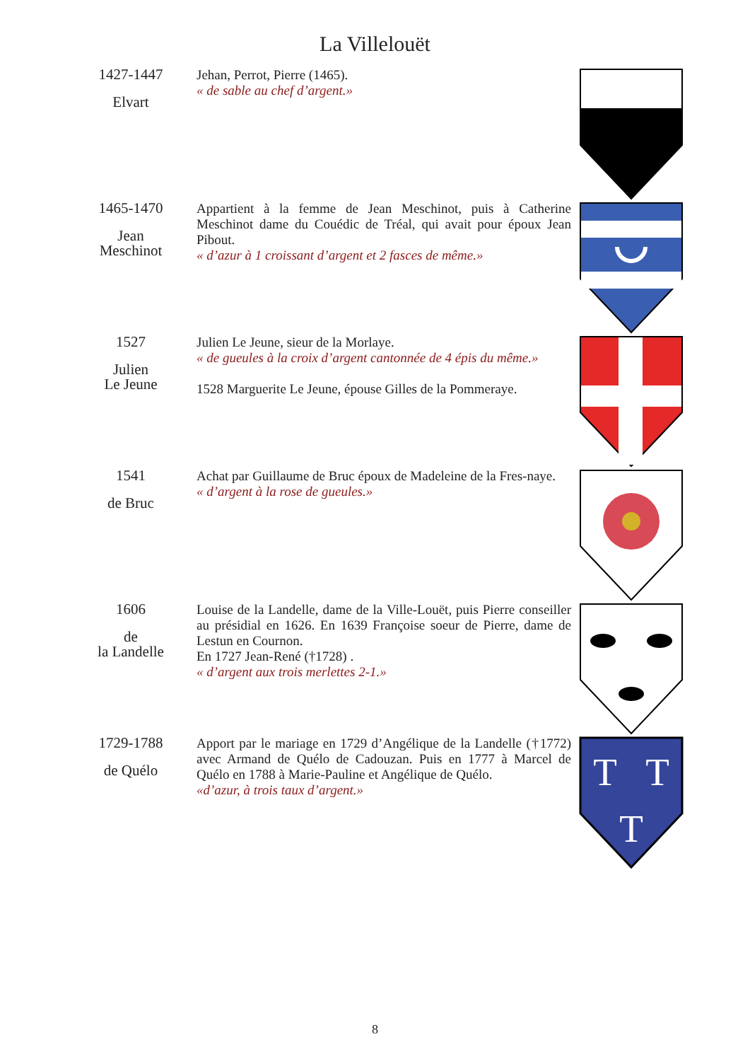La Villelouët
1427-1447
Elvart
Jehan, Perrot, Pierre (1465).
« de sable au chef d’argent.»
1465-1470
Jean
Meschinot
Appartient à la femme de Jean Meschinot, puis à Catherine Meschinot dame du Couédic de Tréal, qui avait pour époux Jean Pibout.
« d’azur à 1 croissant d’argent et 2 fasces de même.»
1527
Julien
Le Jeune
Julien Le Jeune, sieur de la Morlaye.
« de gueules à la croix d’argent cantonnée de 4 épis du même.»
1528 Marguerite Le Jeune, épouse Gilles de la Pommeraye.
1541
de Bruc
Achat par Guillaume de Bruc époux de Madeleine de la Fres-naye.
« d’argent à la rose de gueules.»
1606
de
la Landelle
Louise de la Landelle, dame de la Ville-Louët, puis Pierre conseiller au présidial en 1626. En 1639 Françoise soeur de Pierre, dame de Lestun en Cournon.
En 1727 Jean-René (†1728) .
« d’argent aux trois merlettes 2-1.»
1729-1788
de Quélo
Apport par le mariage en 1729 d’Angélique de la Landelle (†1772) avec Armand de Quélo de Cadouzan. Puis en 1777 à Marcel de Quélo en 1788 à Marie-Pauline et Angélique de Quélo.
«d’azur, à trois taux d’argent.»
T
T
T
8